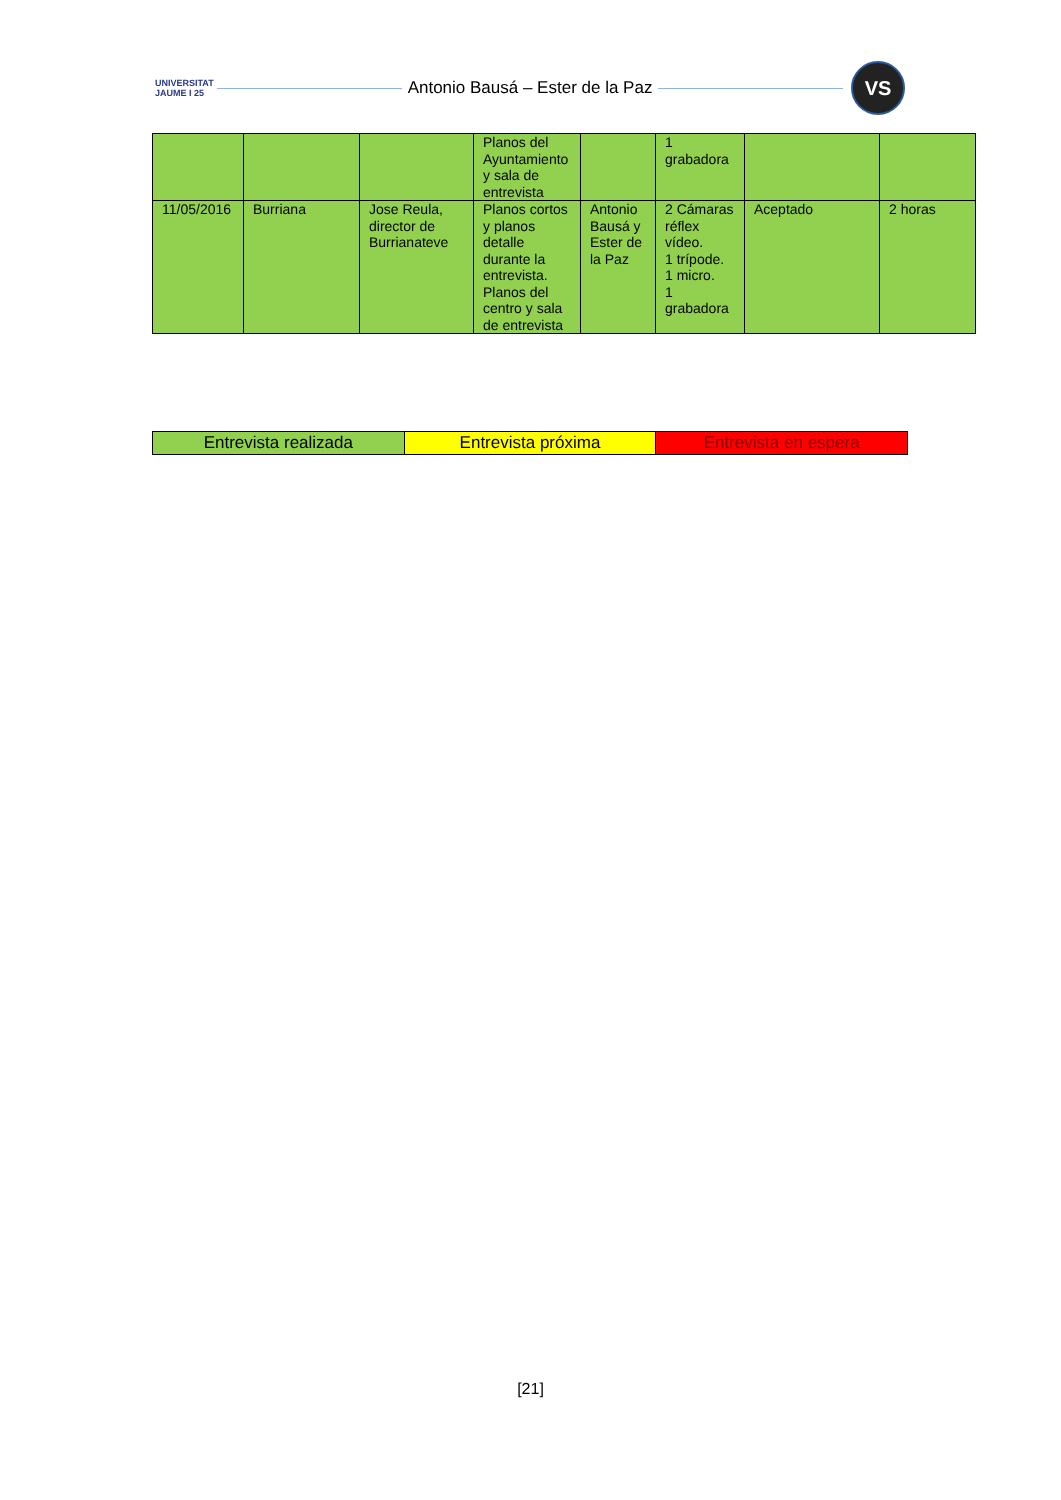UNIVERSITAT
JAUME I 25
Antonio Bausá – Ester de la Paz
VS
| | | | Planos del Ayuntamiento y sala de entrevista | | 1 grabadora | | |
| 11/05/2016 | Burriana | Jose Reula, director de Burrianateve | Planos cortos y planos detalle durante la entrevista. Planos del centro y sala de entrevista | Antonio Bausá y Ester de la Paz | 2 Cámaras réflex vídeo. 1 trípode. 1 micro. 1 grabadora | Aceptado | 2 horas |
| Entrevista realizada | Entrevista próxima | Entrevista en espera |
[21]